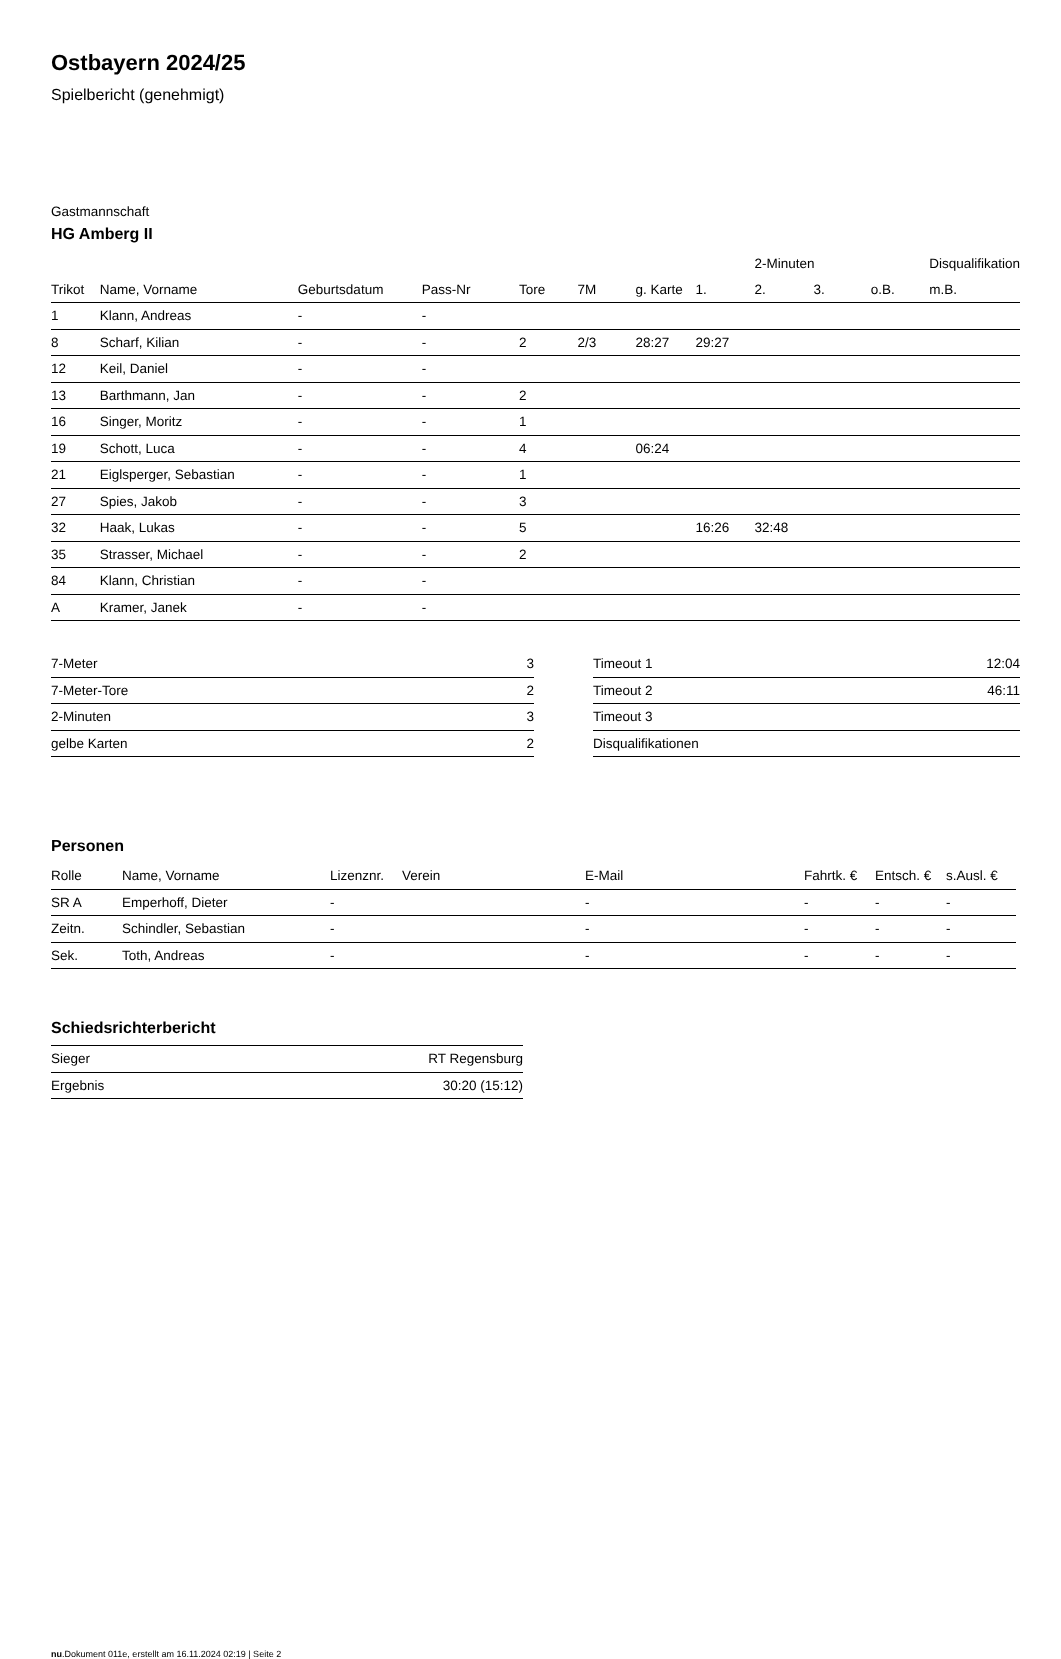Ostbayern 2024/25
Spielbericht (genehmigt)
Gastmannschaft
HG Amberg II
| | | | | | | | | 2-Minuten | | | Disqualifikation |
| --- | --- | --- | --- | --- | --- | --- | --- | --- | --- | --- | --- |
| Trikot | Name, Vorname | Geburtsdatum | Pass-Nr | Tore | 7M | g. Karte | 1. | 2. | 3. | o.B. | m.B. |
| 1 | Klann, Andreas | - | - | | | | | | | | |
| 8 | Scharf, Kilian | - | - | 2 | 2/3 | 28:27 | 29:27 | | | | |
| 12 | Keil, Daniel | - | - | | | | | | | | |
| 13 | Barthmann, Jan | - | - | 2 | | | | | | | |
| 16 | Singer, Moritz | - | - | 1 | | | | | | | |
| 19 | Schott, Luca | - | - | 4 | | 06:24 | | | | | |
| 21 | Eiglsperger, Sebastian | - | - | 1 | | | | | | | |
| 27 | Spies, Jakob | - | - | 3 | | | | | | | |
| 32 | Haak, Lukas | - | - | 5 | | | 16:26 | 32:48 | | | |
| 35 | Strasser, Michael | - | - | 2 | | | | | | | |
| 84 | Klann, Christian | - | - | | | | | | | | |
| A | Kramer, Janek | - | - | | | | | | | | |
| 7-Meter | 3 |
| 7-Meter-Tore | 2 |
| 2-Minuten | 3 |
| gelbe Karten | 2 |
| Timeout 1 | 12:04 |
| Timeout 2 | 46:11 |
| Timeout 3 | |
| Disqualifikationen | |
Personen
| Rolle | Name, Vorname | Lizenznr. | Verein | E-Mail | Fahrtk. € | Entsch. € | s.Ausl. € |
| --- | --- | --- | --- | --- | --- | --- | --- |
| SR A | Emperhoff, Dieter | - | | - | - | - | - |
| Zeitn. | Schindler, Sebastian | - | | - | - | - | - |
| Sek. | Toth, Andreas | - | | - | - | - | - |
Schiedsrichterbericht
| Sieger | RT Regensburg |
| Ergebnis | 30:20 (15:12) |
nu.Dokument 011e, erstellt am 16.11.2024 02:19 | Seite 2